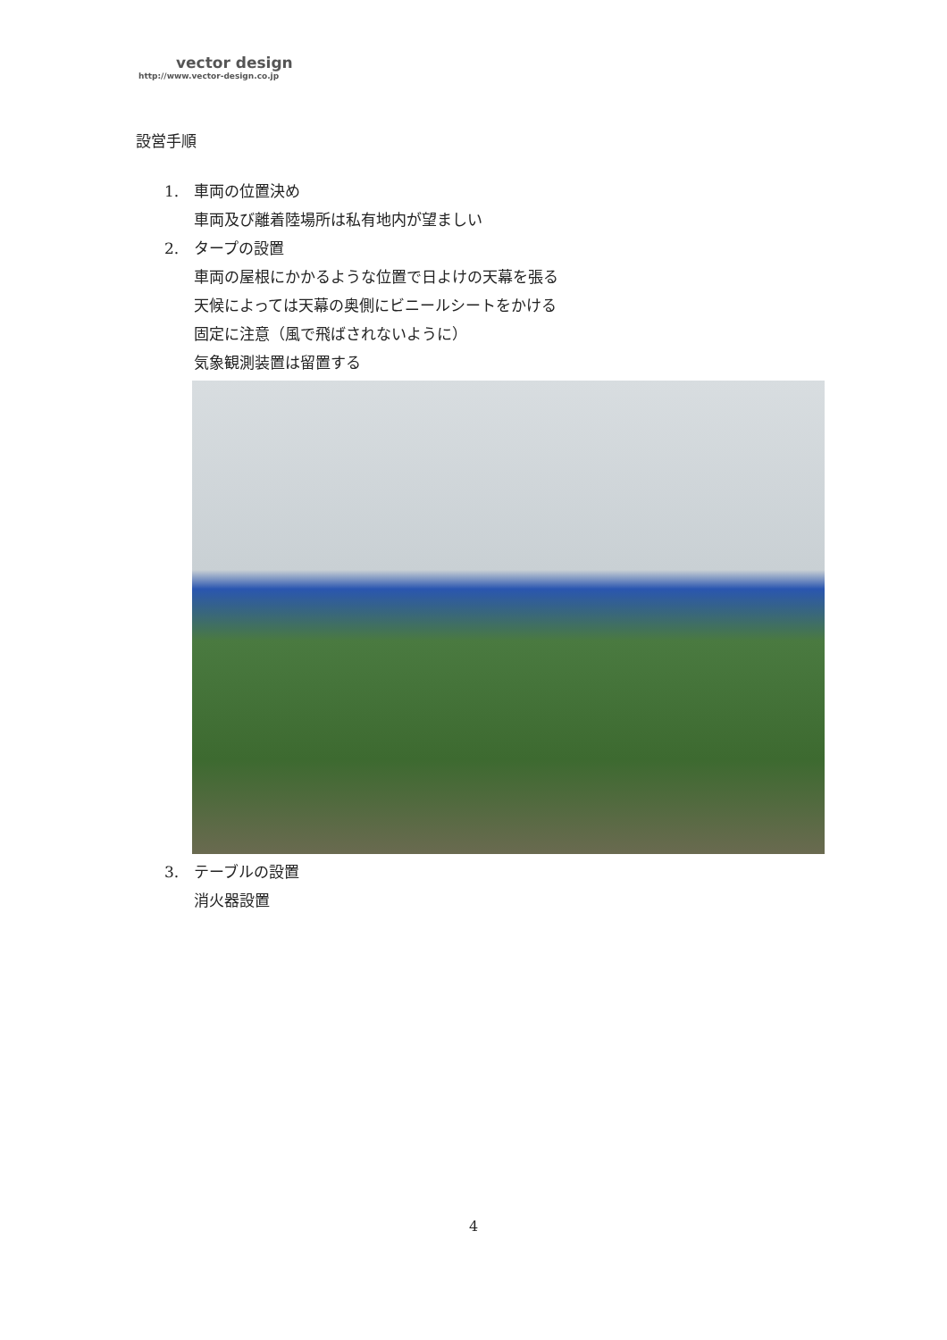vector design
http://www.vector-design.co.jp
設営手順
1. 車両の位置決め
車両及び離着陸場所は私有地内が望ましい
2. タープの設置
車両の屋根にかかるような位置で日よけの天幕を張る
天候によっては天幕の奥側にビニールシートをかける
固定に注意（風で飛ばされないように）
気象観測装置は留置する
3. テーブルの設置
消火器設置
4